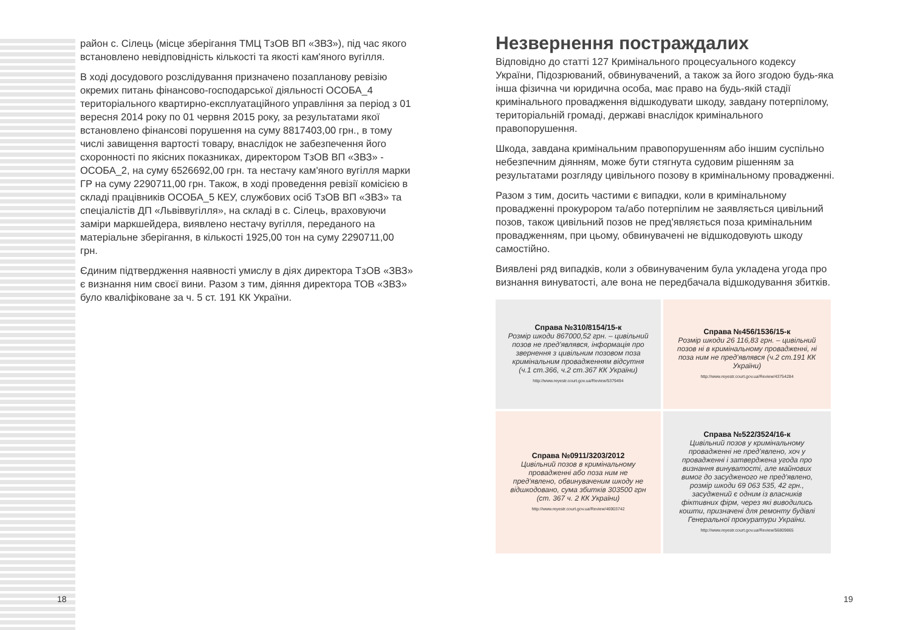район с. Сілець (місце зберігання ТМЦ ТзОВ ВП «ЗВЗ»), під час якого встановлено невідповідність кількості та якості кам'яного вугілля.
В ході досудового розслідування призначено позапланову ревізію окремих питань фінансово-господарської діяльності ОСОБА_4 територіального квартирно-експлуатаційного управління за період з 01 вересня 2014 року по 01 червня 2015 року, за результатами якої встановлено фінансові порушення на суму 8817403,00 грн., в тому числі завищення вартості товару, внаслідок не забезпечення його схоронності по якісних показниках, директором ТзОВ ВП «ЗВЗ» - ОСОБА_2, на суму 6526692,00 грн. та нестачу кам'яного вугілля марки ГР на суму 2290711,00 грн. Також, в ході проведення ревізії комісією в складі працівників ОСОБА_5 КЕУ, службових осіб ТзОВ ВП «ЗВЗ» та спеціалістів ДП «Львіввугілля», на складі в с. Сілець, враховуючи заміри маркшейдера, виявлено нестачу вугілля, переданого на матеріальне зберігання, в кількості 1925,00 тон на суму 2290711,00 грн.
Єдиним підтвердження наявності умислу в діях директора ТзОВ «ЗВЗ» є визнання ним своєї вини. Разом з тим, діяння директора ТОВ «ЗВЗ» було кваліфіковане за ч. 5 ст. 191 КК України.
18
Незвернення постраждалих
Відповідно до статті 127 Кримінального процесуального кодексу України, Підозрюваний, обвинувачений, а також за його згодою будь-яка інша фізична чи юридична особа, має право на будь-якій стадії кримінального провадження відшкодувати шкоду, завдану потерпілому, територіальній громаді, державі внаслідок кримінального правопорушення.
Шкода, завдана кримінальним правопорушенням або іншим суспільно небезпечним діянням, може бути стягнута судовим рішенням за результатами розгляду цивільного позову в кримінальному провадженні.
Разом з тим, досить частими є випадки, коли в кримінальному провадженні прокурором та/або потерпілим не заявляється цивільний позов, також цивільний позов не пред'являється поза кримінальним провадженням, при цьому, обвинувачені не відшкодовують шкоду самостійно.
Виявлені ряд випадків, коли з обвинуваченим була укладена угода про визнання винуватості, але вона не передбачала відшкодування збитків.
Справа №310/8154/15-к
Розмір шкоди 867000,52 грн. – цивільний позов не пред'являвся, інформація про звернення з цивільним позовом поза кримінальним провадженням відсутня (ч.1 ст.366, ч.2 ст.367 КК України)
http://www.reyestr.court.gov.ua/Review/5379494
Справа №456/1536/15-к
Розмір шкоди 26 116,83 грн. – цивільний позов ні в кримінальному провадженні, ні поза ним не пред'являвся (ч.2 ст.191 КК України)
http://www.reyestr.court.gov.ua/Review/43754284
Справа №0911/3203/2012
Цивільний позов в кримінальному провадженні або поза ним не пред'явлено, обвинуваченим шкоду не відшкодовано, сума збитків 303500 грн (ст. 367 ч. 2 КК України)
http://www.reyestr.court.gov.ua/Review/46903742
Справа №522/3524/16-к
Цивільний позов у кримінальному провадженні не пред'явлено, хоч у провадженні і затверджена угода про визнання винуватості, але майнових вимог до засудженого не пред'явлено, розмір шкоди 69 063 535, 42 грн., засуджений є одним із власників фіктивних фірм, через які виводились кошти, призначені для ремонту будівлі Генеральної прокуратури України.
http://www.reyestr.court.gov.ua/Review/56809865
19